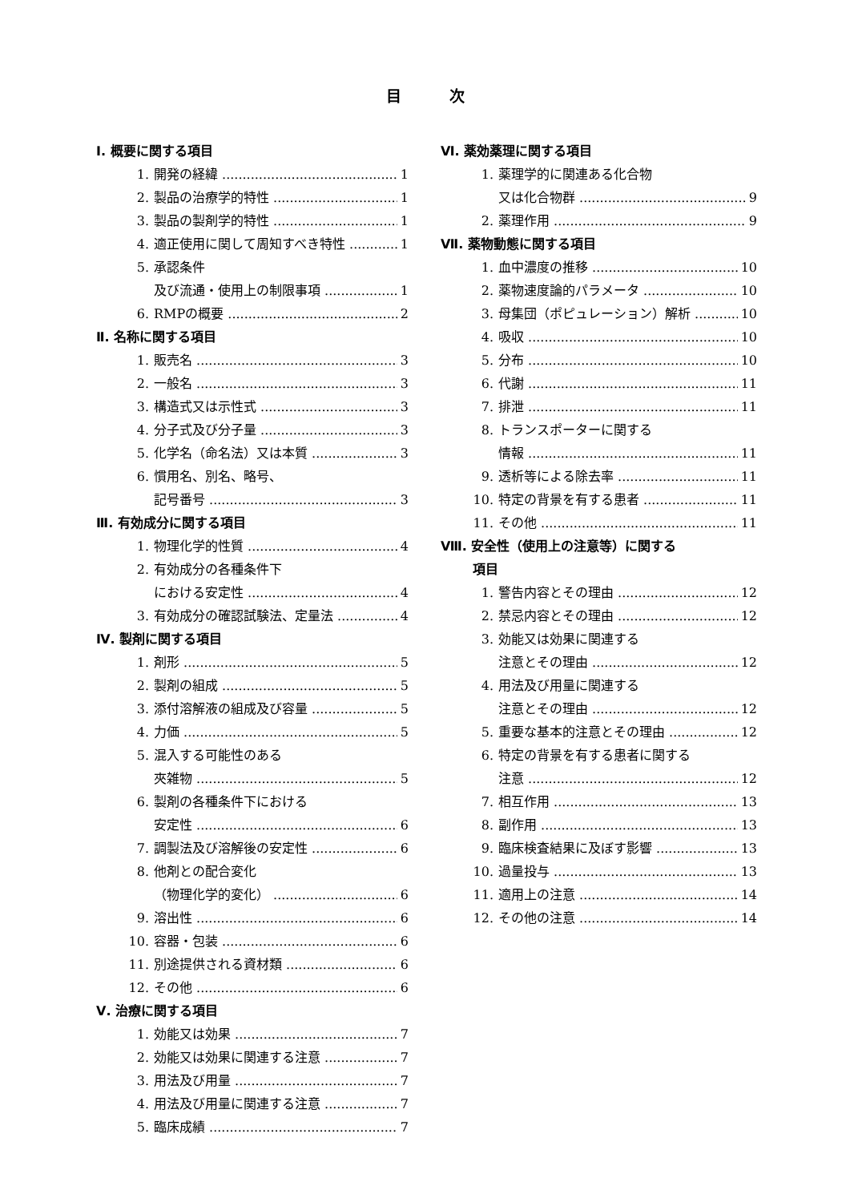目次
Ⅰ. 概要に関する項目
1. 開発の経緯 1
2. 製品の治療学的特性 1
3. 製品の製剤学的特性 1
4. 適正使用に関して周知すべき特性 1
5. 承認条件
及び流通・使用上の制限事項 1
6. RMPの概要 2
Ⅱ. 名称に関する項目
1. 販売名 3
2. 一般名 3
3. 構造式又は示性式 3
4. 分子式及び分子量 3
5. 化学名（命名法）又は本質 3
6. 慣用名、別名、略号、
記号番号 3
Ⅲ. 有効成分に関する項目
1. 物理化学的性質 4
2. 有効成分の各種条件下
における安定性 4
3. 有効成分の確認試験法、定量法 4
Ⅳ. 製剤に関する項目
1. 剤形 5
2. 製剤の組成 5
3. 添付溶解液の組成及び容量 5
4. 力価 5
5. 混入する可能性のある
夾雑物 5
6. 製剤の各種条件下における
安定性 6
7. 調製法及び溶解後の安定性 6
8. 他剤との配合変化
（物理化学的変化） 6
9. 溶出性 6
10. 容器・包装 6
11. 別途提供される資材類 6
12. その他 6
Ⅴ. 治療に関する項目
1. 効能又は効果 7
2. 効能又は効果に関連する注意 7
3. 用法及び用量 7
4. 用法及び用量に関連する注意 7
5. 臨床成績 7
Ⅵ. 薬効薬理に関する項目
1. 薬理学的に関連ある化合物
又は化合物群 9
2. 薬理作用 9
Ⅶ. 薬物動態に関する項目
1. 血中濃度の推移 10
2. 薬物速度論的パラメータ 10
3. 母集団（ポピュレーション）解析 10
4. 吸収 10
5. 分布 10
6. 代謝 11
7. 排泄 11
8. トランスポーターに関する
情報 11
9. 透析等による除去率 11
10. 特定の背景を有する患者 11
11. その他 11
Ⅷ. 安全性（使用上の注意等）に関する
項目
1. 警告内容とその理由 12
2. 禁忌内容とその理由 12
3. 効能又は効果に関連する
注意とその理由 12
4. 用法及び用量に関連する
注意とその理由 12
5. 重要な基本的注意とその理由 12
6. 特定の背景を有する患者に関する
注意 12
7. 相互作用 13
8. 副作用 13
9. 臨床検査結果に及ぼす影響 13
10. 過量投与 13
11. 適用上の注意 14
12. その他の注意 14